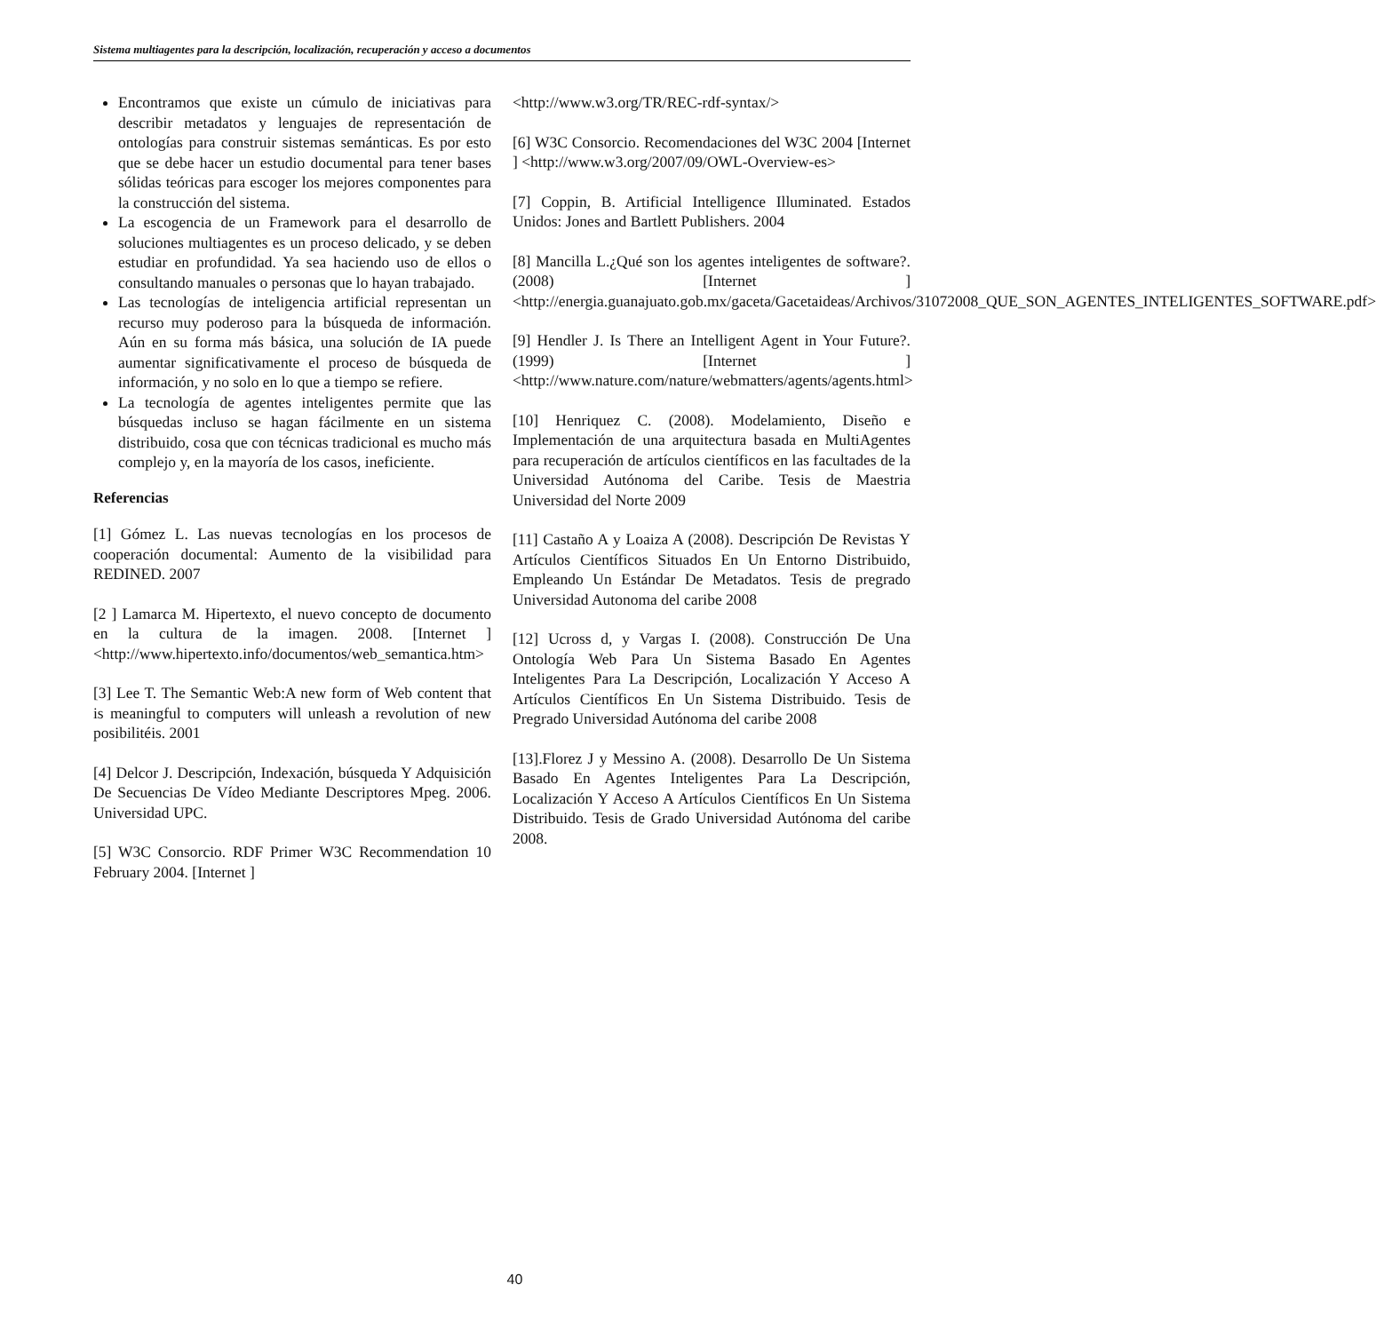Sistema multiagentes para la descripción, localización, recuperación y acceso a documentos
Encontramos que existe un cúmulo de iniciativas para describir metadatos y lenguajes de representación de ontologías para construir sistemas semánticas. Es por esto que se debe hacer un estudio documental para tener bases sólidas teóricas para escoger los mejores componentes para la construcción del sistema.
La escogencia de un Framework para el desarrollo de soluciones multiagentes es un proceso delicado, y se deben estudiar en profundidad. Ya sea haciendo uso de ellos o consultando manuales o personas que lo hayan trabajado.
Las tecnologías de inteligencia artificial representan un recurso muy poderoso para la búsqueda de información. Aún en su forma más básica, una solución de IA puede aumentar significativamente el proceso de búsqueda de información, y no solo en lo que a tiempo se refiere.
La tecnología de agentes inteligentes permite que las búsquedas incluso se hagan fácilmente en un sistema distribuido, cosa que con técnicas tradicional es mucho más complejo y, en la mayoría de los casos, ineficiente.
Referencias
[1] Gómez L. Las nuevas tecnologías en los procesos de cooperación documental: Aumento de la visibilidad para REDINED. 2007
[2 ] Lamarca M. Hipertexto, el nuevo concepto de documento en la cultura de la imagen. 2008. [Internet ] <http://www.hipertexto.info/documentos/web_semantica.htm>
[3] Lee T. The Semantic Web:A new form of Web content that is meaningful to computers will unleash a revolution of new posibilitéis. 2001
[4] Delcor J. Descripción, Indexación, búsqueda Y Adquisición De Secuencias De Vídeo Mediante Descriptores Mpeg. 2006. Universidad UPC.
[5] W3C Consorcio. RDF Primer W3C Recommendation 10 February 2004. [Internet ]
<http://www.w3.org/TR/REC-rdf-syntax/>
[6] W3C Consorcio. Recomendaciones del W3C 2004 [Internet ] <http://www.w3.org/2007/09/OWL-Overview-es>
[7] Coppin, B. Artificial Intelligence Illuminated. Estados Unidos: Jones and Bartlett Publishers. 2004
[8] Mancilla L.¿Qué son los agentes inteligentes de software?. (2008) [Internet ] <http://energia.guanajuato.gob.mx/gaceta/Gacetaideas/Archivos/31072008_QUE_SON_AGENTES_INTELIGENTES_SOFTWARE.pdf>
[9] Hendler J. Is There an Intelligent Agent in Your Future?. (1999) [Internet ] <http://www.nature.com/nature/webmatters/agents/agents.html>
[10] Henriquez C. (2008). Modelamiento, Diseño e Implementación de una arquitectura basada en MultiAgentes para recuperación de artículos científicos en las facultades de la Universidad Autónoma del Caribe. Tesis de Maestria Universidad del Norte 2009
[11] Castaño A y Loaiza A (2008). Descripción De Revistas Y Artículos Científicos Situados En Un Entorno Distribuido, Empleando Un Estándar De Metadatos. Tesis de pregrado Universidad Autonoma del caribe 2008
[12] Ucross d, y Vargas I. (2008). Construcción De Una Ontología Web Para Un Sistema Basado En Agentes Inteligentes Para La Descripción, Localización Y Acceso A Artículos Científicos En Un Sistema Distribuido. Tesis de Pregrado Universidad Autónoma del caribe 2008
[13].Florez J y Messino A. (2008). Desarrollo De Un Sistema Basado En Agentes Inteligentes Para La Descripción, Localización Y Acceso A Artículos Científicos En Un Sistema Distribuido. Tesis de Grado Universidad Autónoma del caribe 2008.
40